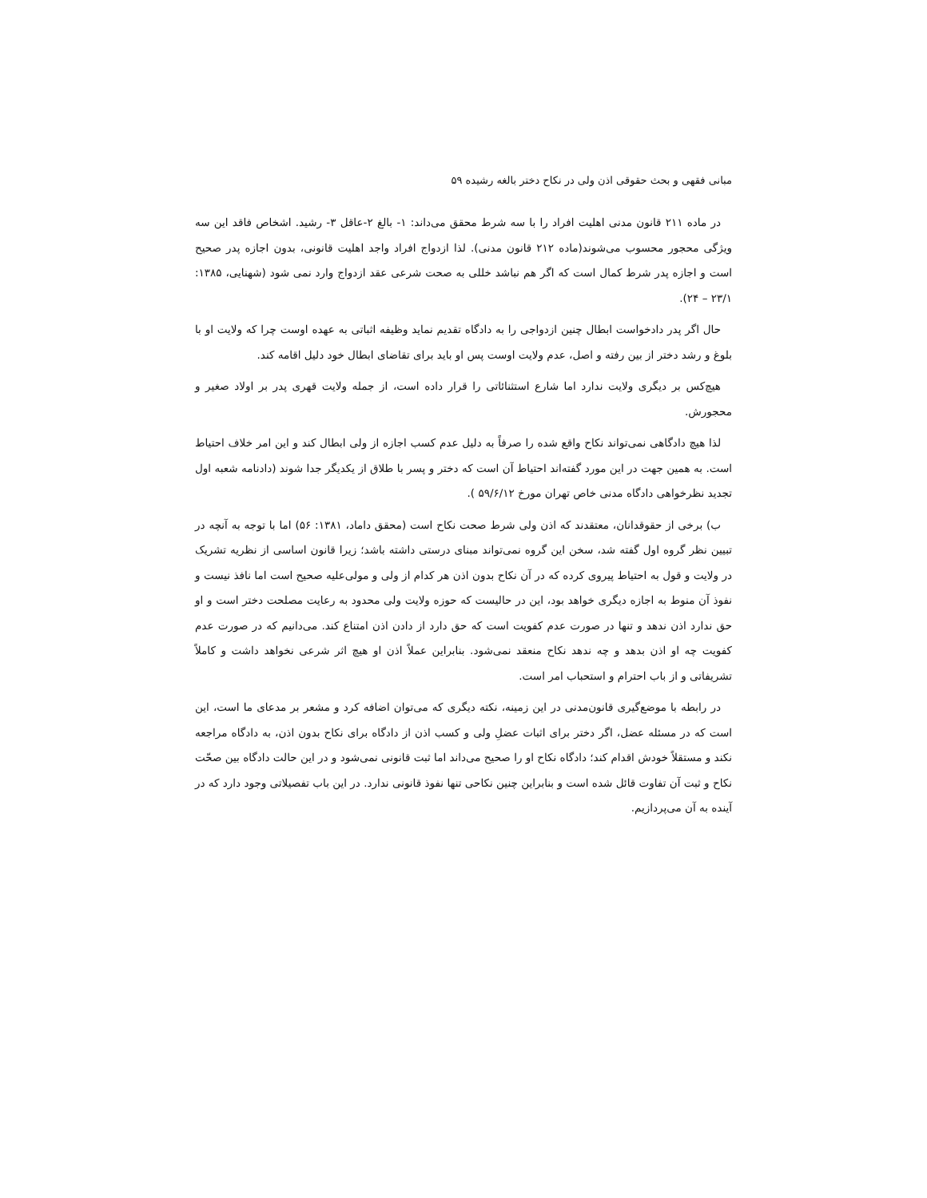مبانی فقهی و بحث حقوقی اذن ولی در نکاح دختر بالغه رشیده ۵۹
در ماده ۲۱۱ قانون مدنی اهلیت افراد را با سه شرط محقق می‌داند: ۱- بالغ ۲-عاقل ۳- رشید. اشخاص فاقد این سه ویژگی محجور محسوب می‌شوند(ماده ۲۱۲ قانون مدنی). لذا ازدواج افراد واجد اهلیت قانونی، بدون اجازه پدر صحیح است و اجازه پدر شرط کمال است که اگر هم نباشد خللی به صحت شرعی عقد ازدواج وارد نمی شود (شهنایی، ۱۳۸۵: ۲۳/۱ – ۲۴).
حال اگر پدر دادخواست ابطال چنین ازدواجی را به دادگاه تقدیم نماید وظیفه اثباتی به عهده اوست چرا که ولایت او با بلوغ و رشد دختر از بین رفته و اصل، عدم ولایت اوست پس او باید برای تقاضای ابطال خود دلیل اقامه کند.
هیچ‌کس بر دیگری ولایت ندارد اما شارع استثنائاتی را قرار داده است، از جمله ولایت قهری پدر بر اولاد صغیر و محجورش.
لذا هیچ دادگاهی نمی‌تواند نکاح واقع شده را صرفاً به دلیل عدم کسب اجازه از ولی ابطال کند و این امر خلاف احتیاط است. به همین جهت در این مورد گفته‌اند احتیاط آن است که دختر و پسر با طلاق از یکدیگر جدا شوند (دادنامه شعبه اول تجدید نظرخواهی دادگاه مدنی خاص تهران مورخ ۵۹/۶/۱۲ ).
ب) برخی از حقوقدانان، معتقدند که اذن ولی شرط صحت نکاح است (محقق داماد، ۱۳۸۱: ۵۶) اما با توجه به آنچه در تبیین نظر گروه اول گفته شد، سخن این گروه نمی‌تواند مبنای درستی داشته باشد؛ زیرا قانون اساسی از نظریه تشریک در ولایت و قول به احتیاط پیروی کرده که در آن نکاح بدون اذن هر کدام از ولی و مولی‌علیه صحیح است اما نافذ نیست و نفوذ آن منوط به اجازه دیگری خواهد بود، این در حالیست که حوزه ولایت ولی محدود به رعایت مصلحت دختر است و او حق ندارد اذن ندهد و تنها در صورت عدم کفویت است که حق دارد از دادن اذن امتناع کند. می‌دانیم که در صورت عدم کفویت چه او اذن بدهد و چه ندهد نکاح منعقد نمی‌شود. بنابراین عملاً اذن او هیچ اثر شرعی نخواهد داشت و کاملاً تشریفاتی و از باب احترام و استحباب امر است.
در رابطه با موضع‌گیری قانون‌مدنی در این زمینه، نکته دیگری که می‌توان اضافه کرد و مشعر بر مدعای ما است، این است که در مسئله عضل، اگر دختر برای اثبات عضلِ ولی و کسب اذن از دادگاه برای نکاح بدون اذن، به دادگاه مراجعه نکند و مستقلاً خودش اقدام کند؛ دادگاه نکاح او را صحیح می‌داند اما ثبت قانونی نمی‌شود و در این حالت دادگاه بین صحّت نکاح و ثبت آن تفاوت قائل شده است و بنابراین چنین نکاحی تنها نفوذ قانونی ندارد. در این باب تفصیلاتی وجود دارد که در آینده به آن می‌پردازیم.